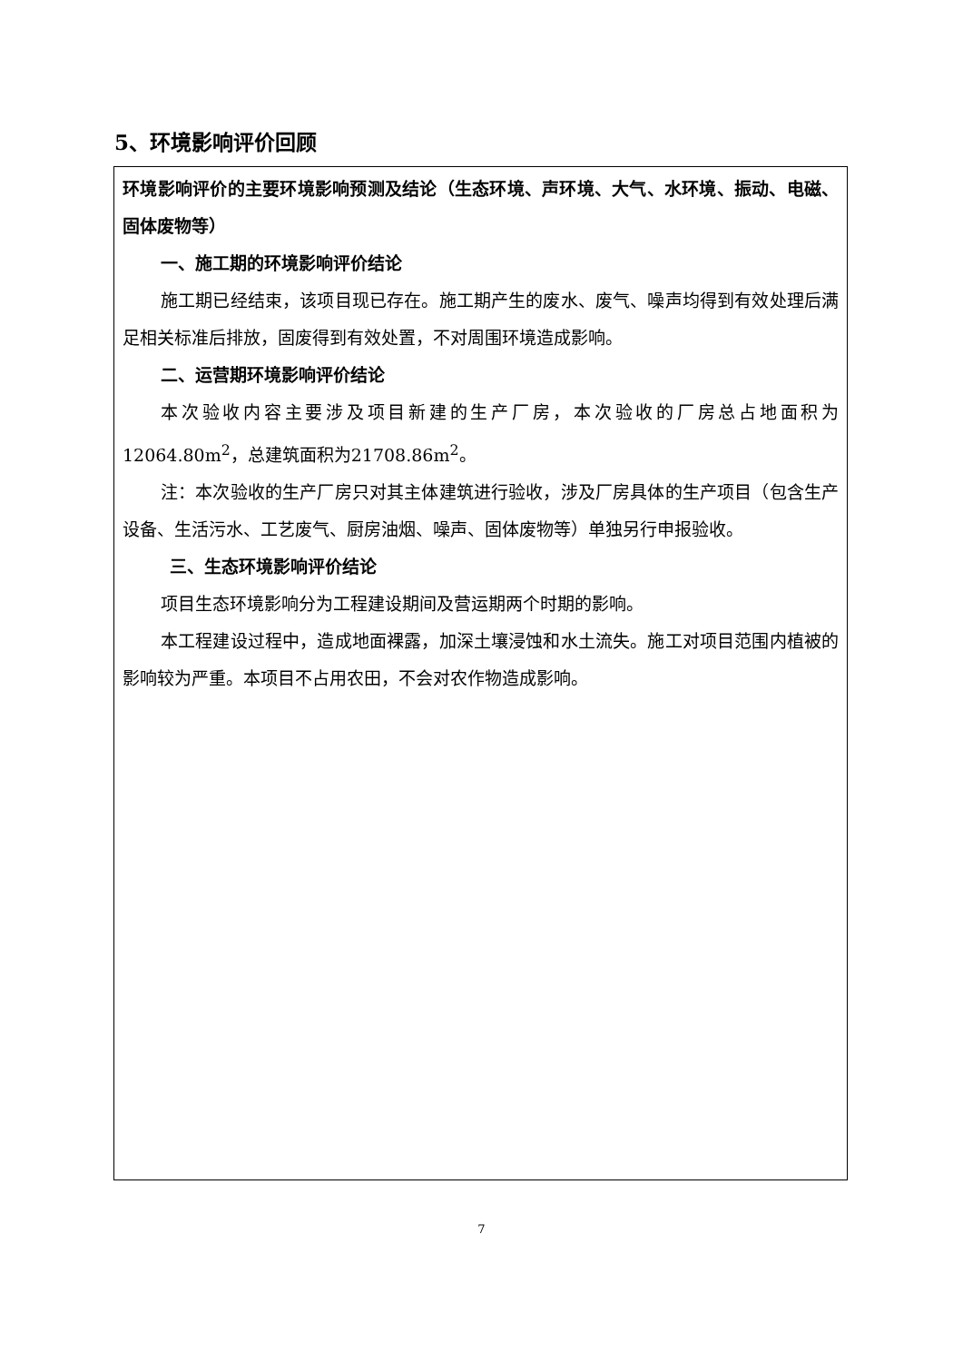5、环境影响评价回顾
环境影响评价的主要环境影响预测及结论（生态环境、声环境、大气、水环境、振动、电磁、固体废物等）
一、施工期的环境影响评价结论
施工期已经结束，该项目现已存在。施工期产生的废水、废气、噪声均得到有效处理后满足相关标准后排放，固废得到有效处置，不对周围环境造成影响。
二、运营期环境影响评价结论
本次验收内容主要涉及项目新建的生产厂房，本次验收的厂房总占地面积为12064.80m<sup>2</sup>，总建筑面积为21708.86m<sup>2</sup>。
注：本次验收的生产厂房只对其主体建筑进行验收，涉及厂房具体的生产项目（包含生产设备、生活污水、工艺废气、厨房油烟、噪声、固体废物等）单独另行申报验收。
三、生态环境影响评价结论
项目生态环境影响分为工程建设期间及营运期两个时期的影响。
本工程建设过程中，造成地面裸露，加深土壤浸蚀和水土流失。施工对项目范围内植被的影响较为严重。本项目不占用农田，不会对农作物造成影响。
7